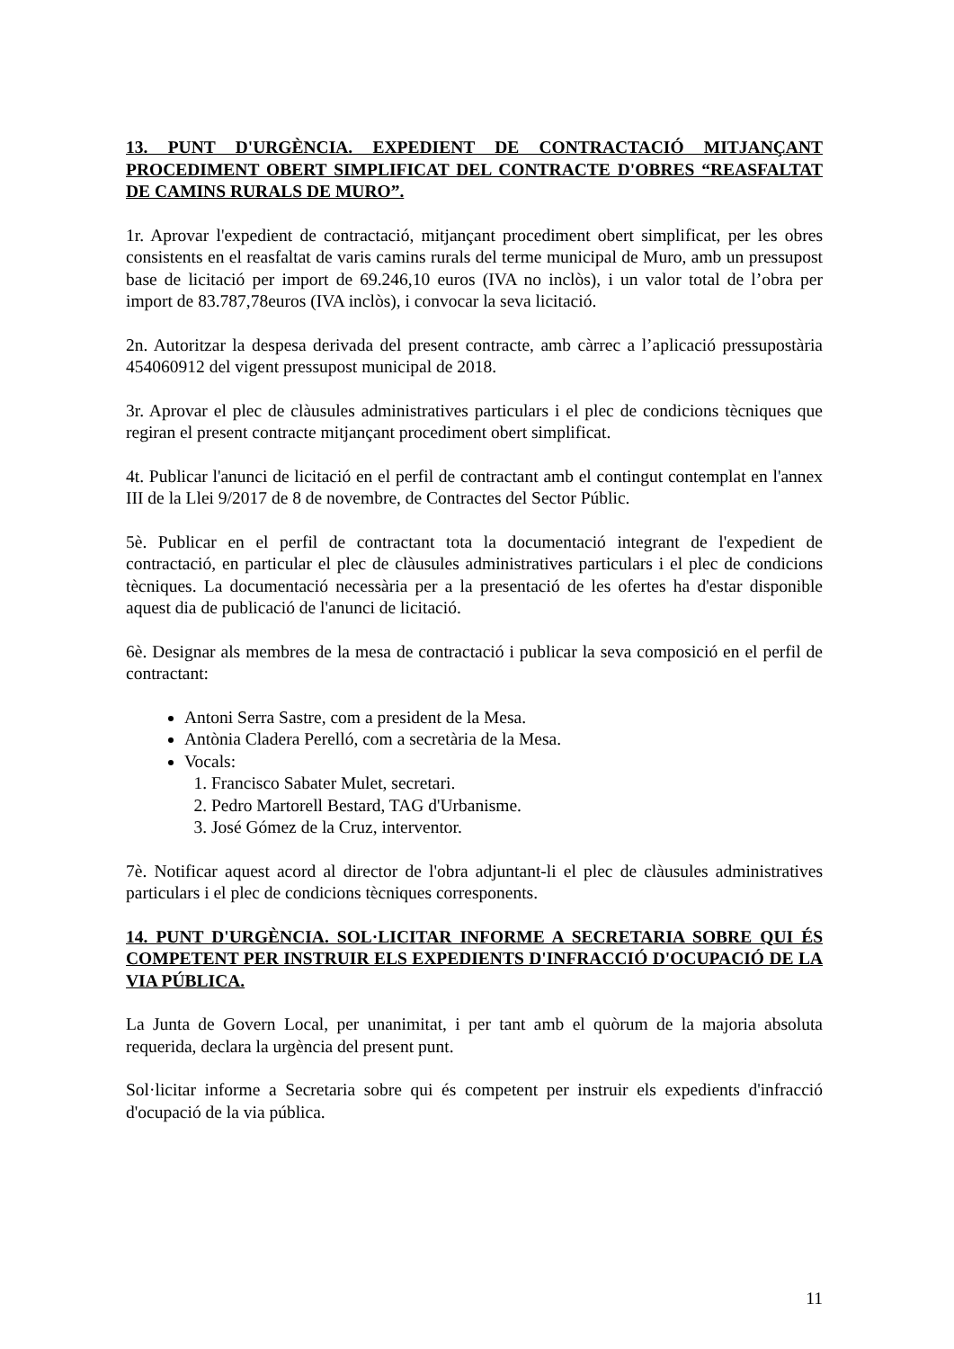13. PUNT D'URGÈNCIA. EXPEDIENT DE CONTRACTACIÓ MITJANÇANT PROCEDIMENT OBERT SIMPLIFICAT DEL CONTRACTE D'OBRES “REASFALTAT DE CAMINS RURALS DE MURO”.
1r. Aprovar l'expedient de contractació, mitjançant procediment obert simplificat, per les obres consistents en el reasfaltat de varis camins rurals del terme municipal de Muro, amb un pressupost base de licitació per import de 69.246,10 euros (IVA no inclòs), i un valor total de l’obra per import de 83.787,78euros (IVA inclòs), i convocar la seva licitació.
2n. Autoritzar la despesa derivada del present contracte, amb càrrec a l’aplicació pressupostària 454060912 del vigent pressupost municipal de 2018.
3r. Aprovar el plec de clàusules administratives particulars i el plec de condicions tècniques que regiran el present contracte mitjançant procediment obert simplificat.
4t. Publicar l'anunci de licitació en el perfil de contractant amb el contingut contemplat en l'annex III de la Llei 9/2017 de 8 de novembre, de Contractes del Sector Públic.
5è. Publicar en el perfil de contractant tota la documentació integrant de l'expedient de contractació, en particular el plec de clàusules administratives particulars i el plec de condicions tècniques. La documentació necessària per a la presentació de les ofertes ha d'estar disponible aquest dia de publicació de l'anunci de licitació.
6è. Designar als membres de la mesa de contractació i publicar la seva composició en el perfil de contractant:
Antoni Serra Sastre, com a president de la Mesa.
Antònia Cladera Perelló, com a secretària de la Mesa.
Vocals:
1. Francisco Sabater Mulet, secretari.
2. Pedro Martorell Bestard, TAG d'Urbanisme.
3. José Gómez de la Cruz, interventor.
7è. Notificar aquest acord al director de l'obra adjuntant-li el plec de clàusules administratives particulars i el plec de condicions tècniques corresponents.
14. PUNT D'URGÈNCIA. SOL·LICITAR INFORME A SECRETARIA SOBRE QUI ÉS COMPETENT PER INSTRUIR ELS EXPEDIENTS D'INFRACCIÓ D'OCUPA­CIÓ DE LA VIA PÚBLICA.
La Junta de Govern Local, per unanimitat, i per tant amb el quòrum de la majoria absolu­ta requerida, declara la urgència del present punt.
Sol·licitar informe a Secretaria sobre qui és competent per instruir els expedients d'infracció d'ocupació de la via pública.
11